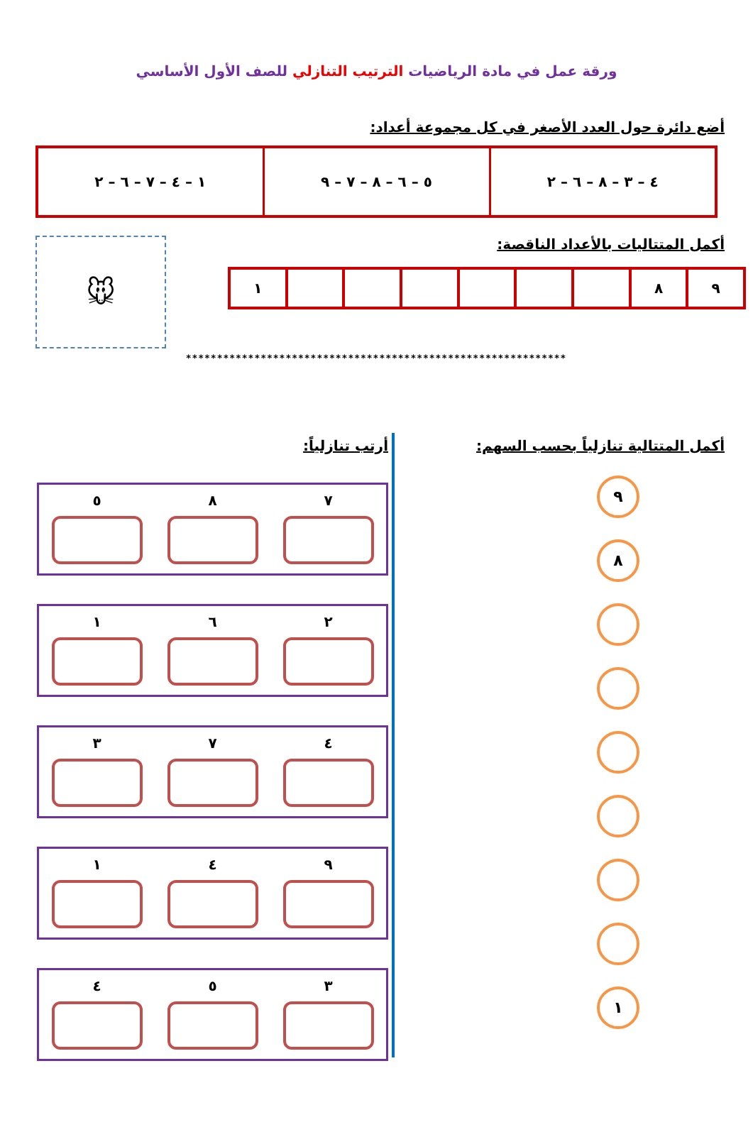ورقة عمل في مادة الرياضيات الترتيب التنازلي للصف الأول الأساسي
أضع دائرة حول العدد الأصغر في كل مجموعة أعداد:
| ٤ – ٣ – ٨ – ٦ – ٢ | ٥ – ٦ – ٨ – ٧ – ٩ | ١ – ٤ – ٧ – ٦ – ٢ |
أكمل المتتاليات بالأعداد الناقصة:
| ٩ | ٨ | | | | | | | ١ |
🐭
*************************************************************
أكمل المتتالية تنازلياً بحسب السهم:
٩
٨
١
أرتب تنازلياً:
٧ ٨ ٥
٢ ٦ ١
٤ ٧ ٣
٩ ٤ ١
٣ ٥ ٤